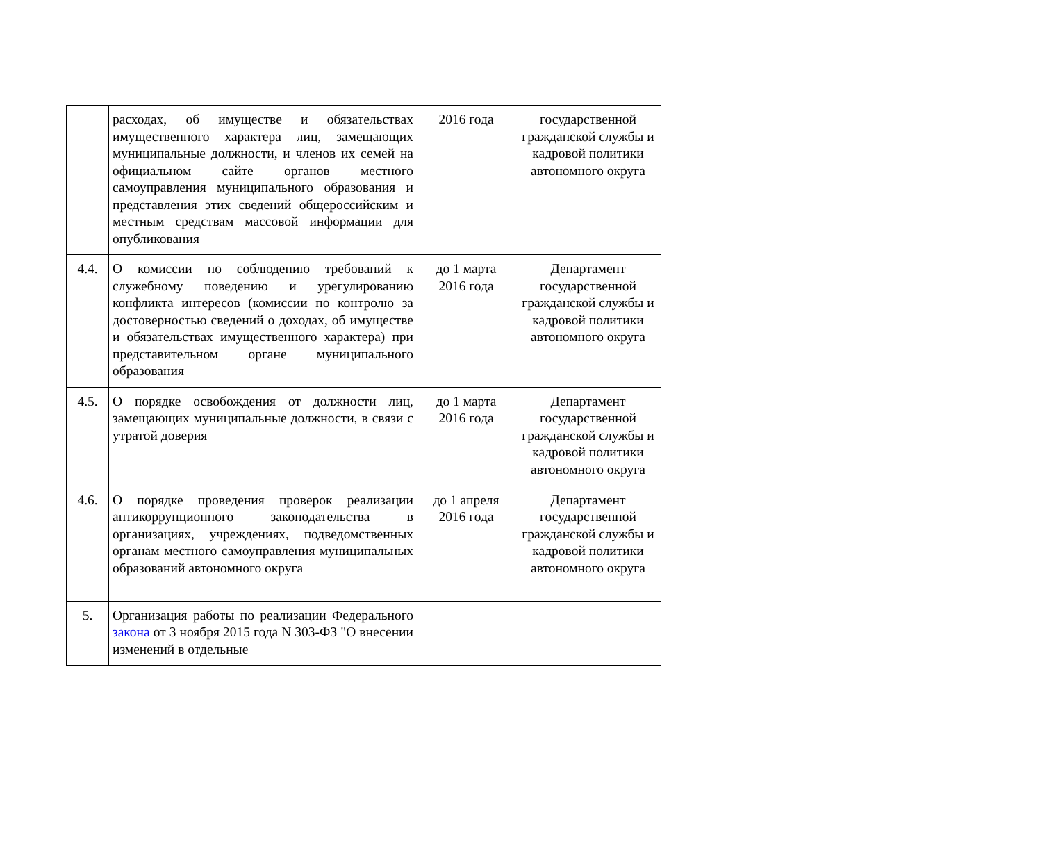| | расходах, об имуществе и обязательствах имущественного характера лиц, замещающих муниципальные должности, и членов их семей на официальном сайте органов местного самоуправления муниципального образования и представления этих сведений общероссийским и местным средствам массовой информации для опубликования | 2016 года | государственной гражданской службы и кадровой политики автономного округа |
| 4.4. | О комиссии по соблюдению требований к служебному поведению и урегулированию конфликта интересов (комиссии по контролю за достоверностью сведений о доходах, об имуществе и обязательствах имущественного характера) при представительном органе муниципального образования | до 1 марта 2016 года | Департамент государственной гражданской службы и кадровой политики автономного округа |
| 4.5. | О порядке освобождения от должности лиц, замещающих муниципальные должности, в связи с утратой доверия | до 1 марта 2016 года | Департамент государственной гражданской службы и кадровой политики автономного округа |
| 4.6. | О порядке проведения проверок реализации антикоррупционного законодательства в организациях, учреждениях, подведомственных органам местного самоуправления муниципальных образований автономного округа | до 1 апреля 2016 года | Департамент государственной гражданской службы и кадровой политики автономного округа |
| 5. | Организация работы по реализации Федерального закона от 3 ноября 2015 года N 303-ФЗ "О внесении изменений в отдельные | | |